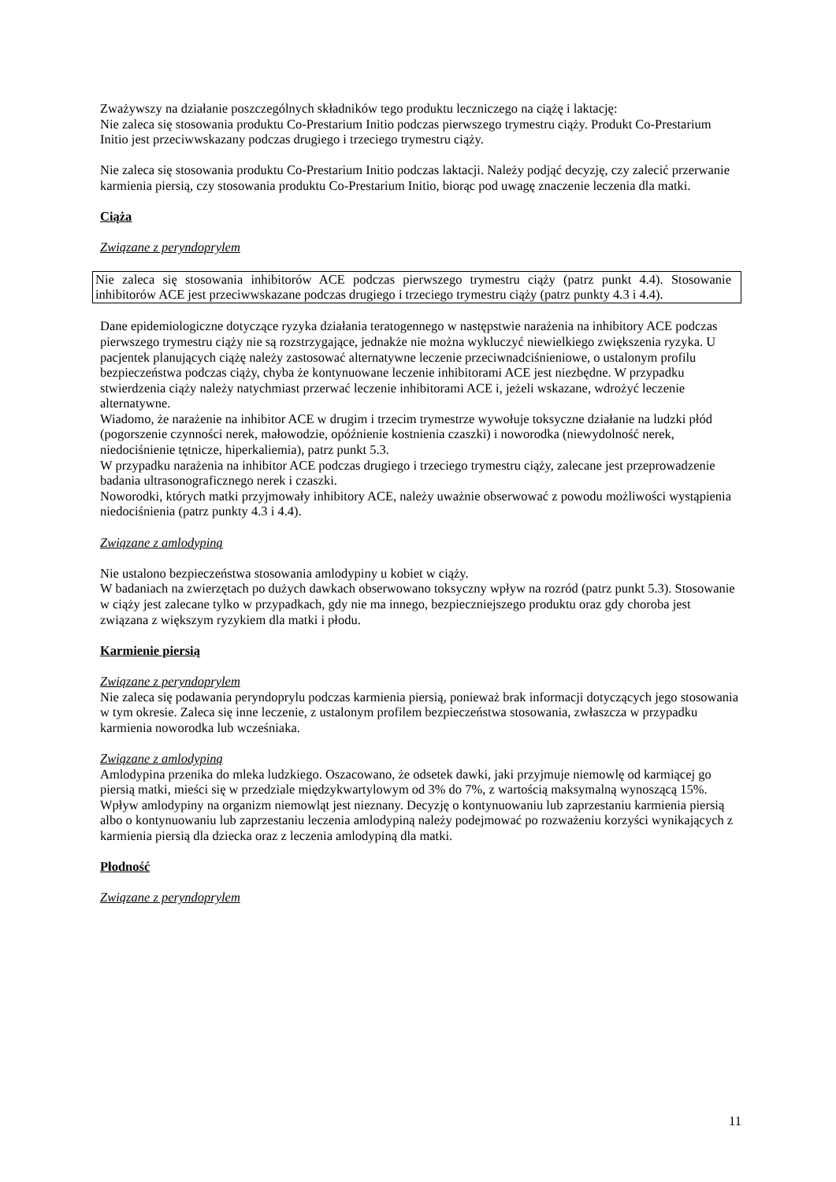Zważywszy na działanie poszczególnych składników tego produktu leczniczego na ciążę i laktację:
Nie zaleca się stosowania produktu Co-Prestarium Initio podczas pierwszego trymestru ciąży. Produkt Co-Prestarium Initio jest przeciwwskazany podczas drugiego i trzeciego trymestru ciąży.
Nie zaleca się stosowania produktu Co-Prestarium Initio podczas laktacji. Należy podjąć decyzję, czy zalecić przerwanie karmienia piersią, czy stosowania produktu Co-Prestarium Initio, biorąc pod uwagę znaczenie leczenia dla matki.
Ciąża
Związane z peryndoprylem
Nie zaleca się stosowania inhibitorów ACE podczas pierwszego trymestru ciąży (patrz punkt 4.4). Stosowanie inhibitorów ACE jest przeciwwskazane podczas drugiego i trzeciego trymestru ciąży (patrz punkty 4.3 i 4.4).
Dane epidemiologiczne dotyczące ryzyka działania teratogennego w następstwie narażenia na inhibitory ACE podczas pierwszego trymestru ciąży nie są rozstrzygające, jednakże nie można wykluczyć niewielkiego zwiększenia ryzyka. U pacjentek planujących ciążę należy zastosować alternatywne leczenie przeciwnadciśnieniowe, o ustalonym profilu bezpieczeństwa podczas ciąży, chyba że kontynuowane leczenie inhibitorami ACE jest niezbędne. W przypadku stwierdzenia ciąży należy natychmiast przerwać leczenie inhibitorami ACE i, jeżeli wskazane, wdrożyć leczenie alternatywne.
Wiadomo, że narażenie na inhibitor ACE w drugim i trzecim trymestrze wywołuje toksyczne działanie na ludzki płód (pogorszenie czynności nerek, małowodzie, opóźnienie kostnienia czaszki) i noworodka (niewydolność nerek, niedociśnienie tętnicze, hiperkaliemia), patrz punkt 5.3.
W przypadku narażenia na inhibitor ACE podczas drugiego i trzeciego trymestru ciąży, zalecane jest przeprowadzenie badania ultrasonograficznego nerek i czaszki.
Noworodki, których matki przyjmowały inhibitory ACE, należy uważnie obserwować z powodu możliwości wystąpienia niedociśnienia (patrz punkty 4.3 i 4.4).
Związane z amlodypiną
Nie ustalono bezpieczeństwa stosowania amlodypiny u kobiet w ciąży.
W badaniach na zwierzętach po dużych dawkach obserwowano toksyczny wpływ na rozród (patrz punkt 5.3). Stosowanie w ciąży jest zalecane tylko w przypadkach, gdy nie ma innego, bezpieczniejszego produktu oraz gdy choroba jest związana z większym ryzykiem dla matki i płodu.
Karmienie piersią
Związane z peryndoprylem
Nie zaleca się podawania peryndoprylu podczas karmienia piersią, ponieważ brak informacji dotyczących jego stosowania w tym okresie. Zaleca się inne leczenie, z ustalonym profilem bezpieczeństwa stosowania, zwłaszcza w przypadku karmienia noworodka lub wcześniaka.
Związane z amlodypiną
Amlodypina przenika do mleka ludzkiego. Oszacowano, że odsetek dawki, jaki przyjmuje niemowlę od karmiącej go piersią matki, mieści się w przedziale międzykwartylowym od 3% do 7%, z wartością maksymalną wynoszącą 15%. Wpływ amlodypiny na organizm niemowląt jest nieznany. Decyzję o kontynuowaniu lub zaprzestaniu karmienia piersią albo o kontynuowaniu lub zaprzestaniu leczenia amlodypiną należy podejmować po rozważeniu korzyści wynikających z karmienia piersią dla dziecka oraz z leczenia amlodypiną dla matki.
Płodność
Związane z peryndoprylem
11